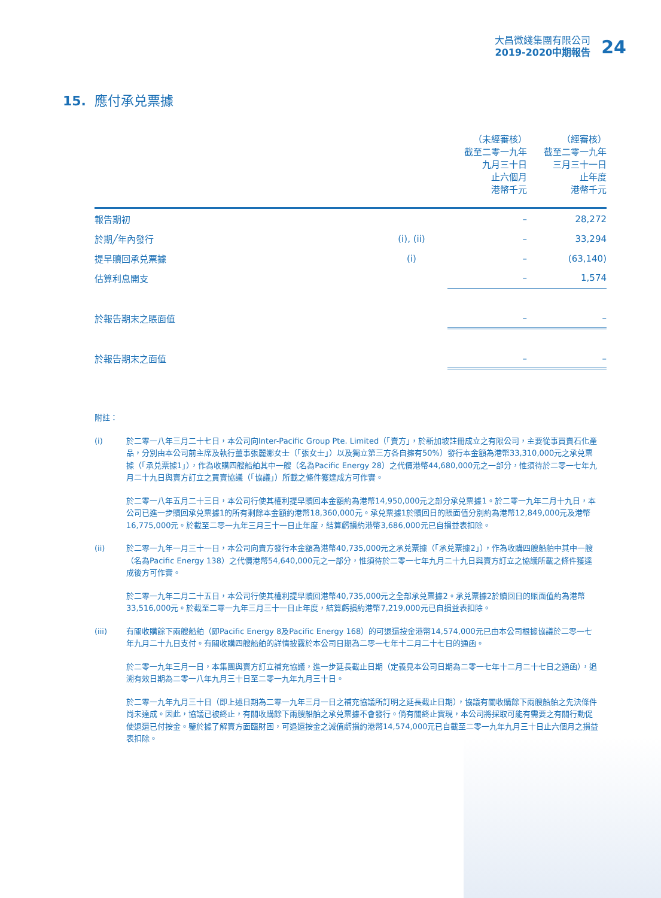大昌微綫集團有限公司
2019-2020中期報告
24
15. 應付承兑票據
| | | （未經審核） 截至二零一九年 九月三十日 止六個月 港幣千元 | （經審核） 截至二零一九年 三月三十一日 止年度 港幣千元 |
| 報告期初 | | – | 28,272 |
| 於期╱年內發行 | (i), (ii) | – | 33,294 |
| 提早贖回承兑票據 | (i) | – | (63,140) |
| 估算利息開支 | | – | 1,574 |
| 於報告期末之賬面值 | | – | – |
| 於報告期末之面值 | | – | – |
附註：
(i) 於二零一八年三月二十七日，本公司向Inter-Pacific Group Pte. Limited（「賣方」，於新加坡註冊成立之有限公司，主要從事買賣石化產品，分別由本公司前主席及執行董事張麗娜女士（「張女士」）以及獨立第三方各自擁有50%）發行本金額為港幣33,310,000元之承兑票據（「承兑票據1」），作為收購四艘船舶其中一艘（名為Pacific Energy 28）之代價港幣44,680,000元之一部分，惟須待於二零一七年九月二十九日與賣方訂立之買賣協議（「協議」）所載之條件獲達成方可作實。
於二零一八年五月二十三日，本公司行使其權利提早贖回本金額約為港幣14,950,000元之部分承兑票據1。於二零一九年二月十九日，本公司已進一步贖回承兑票據1的所有剩餘本金額約港幣18,360,000元。承兑票據1於贖回日的賬面值分別約為港幣12,849,000元及港幣16,775,000元。於截至二零一九年三月三十一日止年度，結算虧損約港幣3,686,000元已自損益表扣除。
(ii) 於二零一九年一月三十一日，本公司向賣方發行本金額為港幣40,735,000元之承兑票據（「承兑票據2」），作為收購四艘船舶中其中一艘（名為Pacific Energy 138）之代價港幣54,640,000元之一部分，惟須待於二零一七年九月二十九日與賣方訂立之協議所載之條件獲達成後方可作實。
於二零一九年二月二十五日，本公司行使其權利提早贖回港幣40,735,000元之全部承兑票據2。承兑票據2於贖回日的賬面值約為港幣33,516,000元。於截至二零一九年三月三十一日止年度，結算虧損約港幣7,219,000元已自損益表扣除。
(iii) 有關收購餘下兩艘船舶（即Pacific Energy 8及Pacific Energy 168）的可退還按金港幣14,574,000元已由本公司根據協議於二零一七年九月二十九日支付。有關收購四艘船舶的詳情披露於本公司日期為二零一七年十二月二十七日的通函。
於二零一九年三月一日，本集團與賣方訂立補充協議，進一步延長截止日期（定義見本公司日期為二零一七年十二月二十七日之通函），追溯有效日期為二零一八年九月三十日至二零一九年九月三十日。
於二零一九年九月三十日（即上述日期為二零一九年三月一日之補充協議所訂明之延長截止日期），協議有關收購餘下兩艘船舶之先決條件尚未達成。因此，協議已被終止，有關收購餘下兩艘船舶之承兑票據不會發行。倘有關終止實現，本公司將採取可能有需要之有關行動促使退還已付按金。鑒於據了解賣方面臨財困，可退還按金之減值虧損約港幣14,574,000元已自截至二零一九年九月三十日止六個月之損益表扣除。